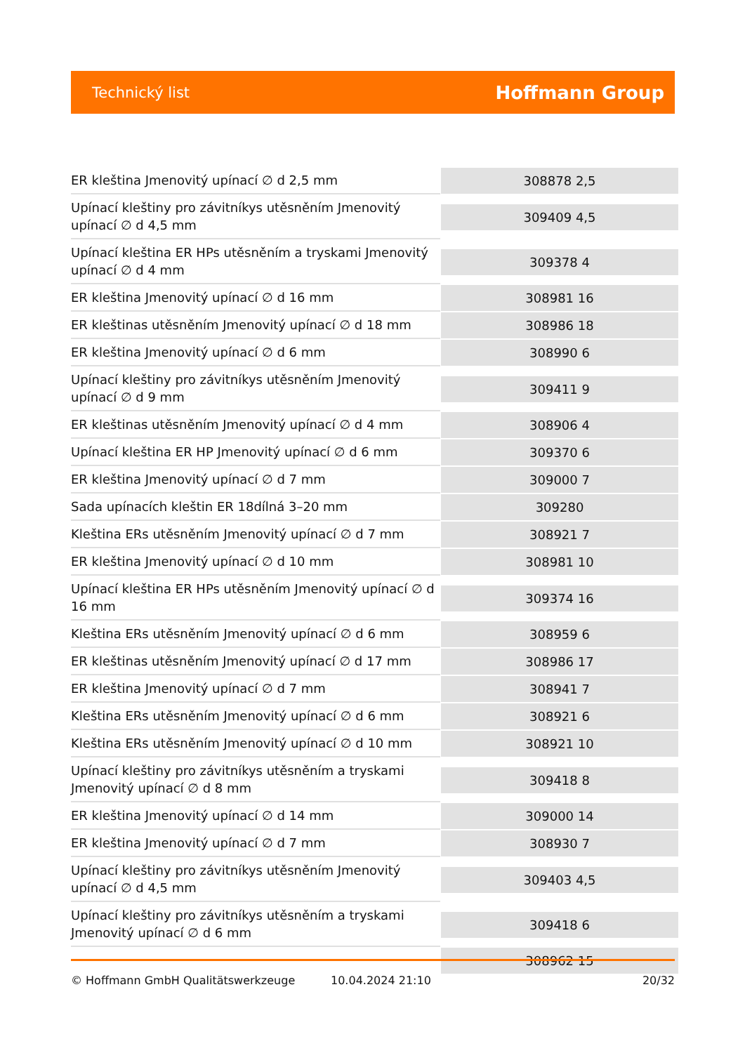Technický list Hoffmann Group
| ER kleština Jmenovitý upínací ∅ d 2,5 mm | 308878 2,5 |
| Upínací kleštiny pro závitníkys utěsněním Jmenovitý upínací ∅ d 4,5 mm | 309409 4,5 |
| Upínací kleština ER HPs utěsněním a tryskami Jmenovitý upínací ∅ d 4 mm | 309378 4 |
| ER kleština Jmenovitý upínací ∅ d 16 mm | 308981 16 |
| ER kleštinas utěsněním Jmenovitý upínací ∅ d 18 mm | 308986 18 |
| ER kleština Jmenovitý upínací ∅ d 6 mm | 308990 6 |
| Upínací kleštiny pro závitníkys utěsněním Jmenovitý upínací ∅ d 9 mm | 309411 9 |
| ER kleštinas utěsněním Jmenovitý upínací ∅ d 4 mm | 308906 4 |
| Upínací kleština ER HP Jmenovitý upínací ∅ d 6 mm | 309370 6 |
| ER kleština Jmenovitý upínací ∅ d 7 mm | 309000 7 |
| Sada upínacích kleštin ER 18dílná 3–20 mm | 309280 |
| Kleština ERs utěsněním Jmenovitý upínací ∅ d 7 mm | 308921 7 |
| ER kleština Jmenovitý upínací ∅ d 10 mm | 308981 10 |
| Upínací kleština ER HPs utěsněním Jmenovitý upínací ∅ d 16 mm | 309374 16 |
| Kleština ERs utěsněním Jmenovitý upínací ∅ d 6 mm | 308959 6 |
| ER kleštinas utěsněním Jmenovitý upínací ∅ d 17 mm | 308986 17 |
| ER kleština Jmenovitý upínací ∅ d 7 mm | 308941 7 |
| Kleština ERs utěsněním Jmenovitý upínací ∅ d 6 mm | 308921 6 |
| Kleština ERs utěsněním Jmenovitý upínací ∅ d 10 mm | 308921 10 |
| Upínací kleštiny pro závitníkys utěsněním a tryskami Jmenovitý upínací ∅ d 8 mm | 309418 8 |
| ER kleština Jmenovitý upínací ∅ d 14 mm | 309000 14 |
| ER kleština Jmenovitý upínací ∅ d 7 mm | 308930 7 |
| Upínací kleštiny pro závitníkys utěsněním Jmenovitý upínací ∅ d 4,5 mm | 309403 4,5 |
| Upínací kleštiny pro závitníkys utěsněním a tryskami Jmenovitý upínací ∅ d 6 mm | 309418 6 |
| | 308962 15 |
© Hoffmann GmbH Qualitätswerkzeuge 10.04.2024 21:10 20/32